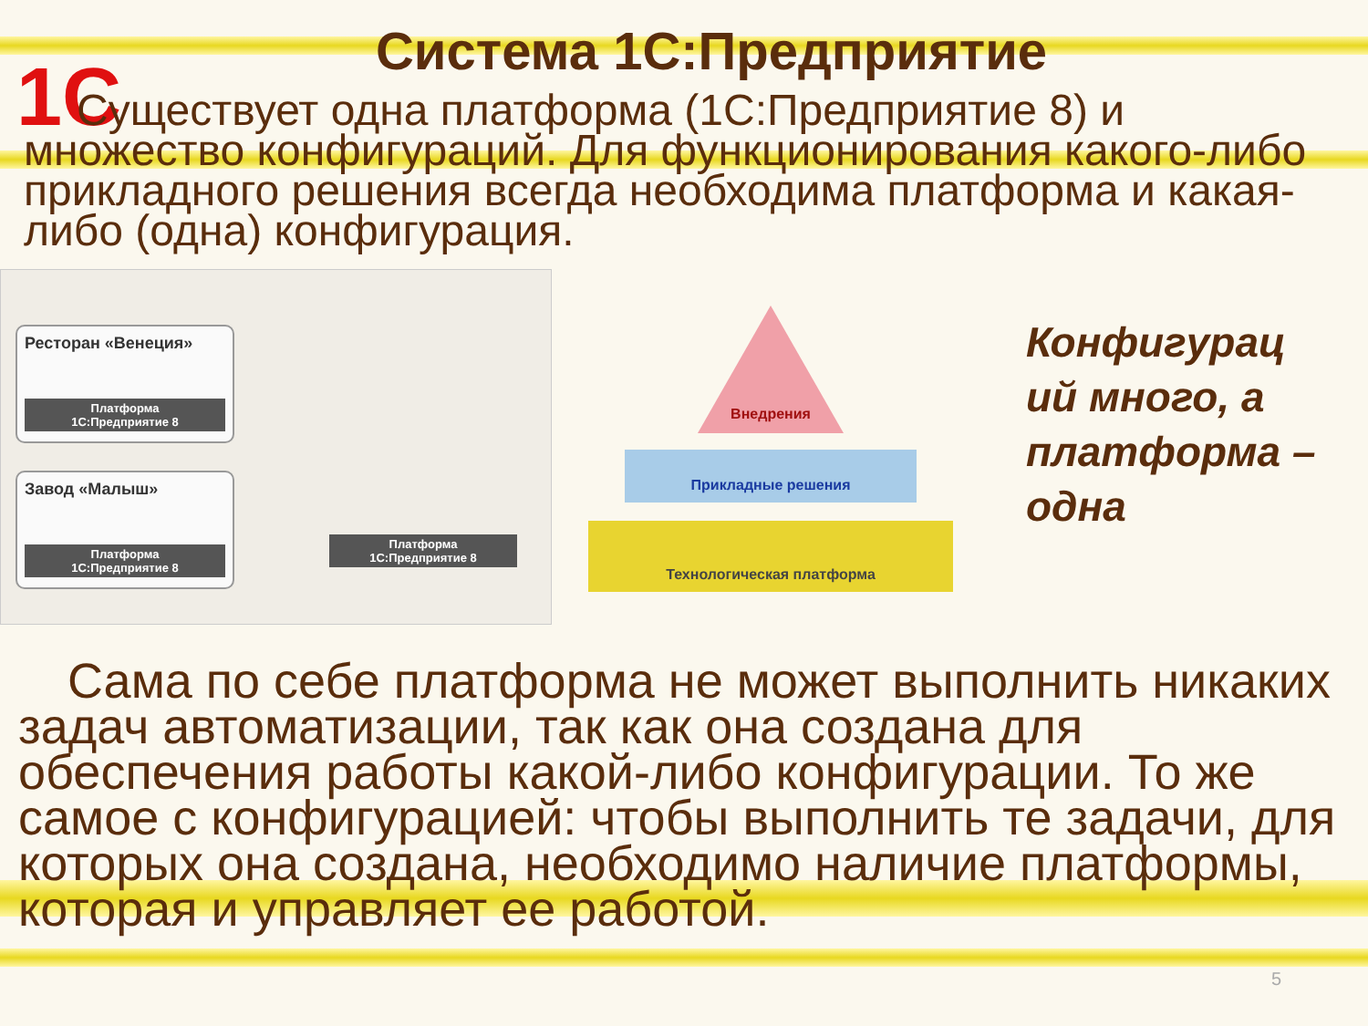1C
Система 1С:Предприятие
Существует одна платформа (1С:Предприятие 8) и множество конфигураций. Для функционирования какого-либо прикладного решения всегда необходима платформа и какая-либо (одна) конфигурация.
Ресторан «Венеция»
Платформа
1С:Предприятие 8
Завод «Малыш»
Платформа
1С:Предприятие 8
Платформа
1С:Предприятие 8
Внедрения
Прикладные решения
Технологическая платформа
Конфигурац ий много, а платформа – одна
Сама по себе платформа не может выполнить никаких задач автоматизации, так как она создана для обеспечения работы какой-либо конфигурации. То же самое с конфигурацией: чтобы выполнить те задачи, для которых она создана, необходимо наличие платформы, которая и управляет ее работой.
5